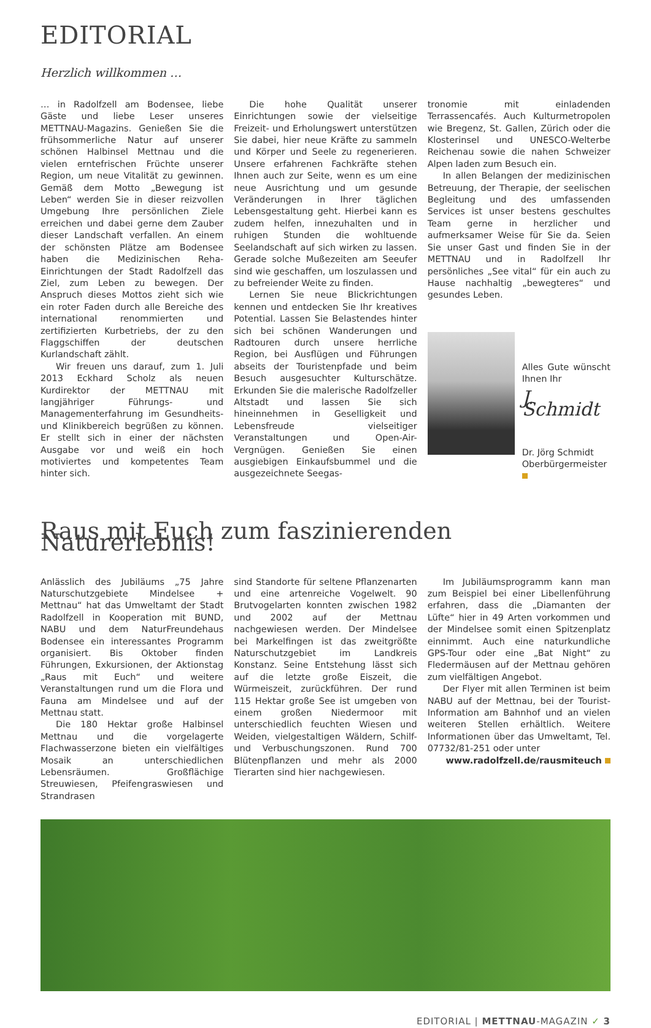EDITORIAL
Herzlich willkommen …
… in Radolfzell am Bodensee, liebe Gäste und liebe Leser unseres METTNAU-Magazins. Genießen Sie die frühsommerliche Natur auf unserer schönen Halbinsel Mettnau und die vielen erntefrischen Früchte unserer Region, um neue Vitalität zu gewinnen. Gemäß dem Motto „Bewegung ist Leben“ werden Sie in dieser reizvollen Umgebung Ihre persönlichen Ziele erreichen und dabei gerne dem Zauber dieser Landschaft verfallen. An einem der schönsten Plätze am Bodensee haben die Medizinischen Reha-Einrichtungen der Stadt Radolfzell das Ziel, zum Leben zu bewegen. Der Anspruch dieses Mottos zieht sich wie ein roter Faden durch alle Bereiche des international renommierten und zertifizierten Kurbetriebs, der zu den Flaggschiffen der deutschen Kurlandschaft zählt.
Wir freuen uns darauf, zum 1. Juli 2013 Eckhard Scholz als neuen Kurdirektor der METTNAU mit langjähriger Führungs- und Managementerfahrung im Gesundheits- und Klinikbereich begrüßen zu können. Er stellt sich in einer der nächsten Ausgabe vor und weiß ein hoch motiviertes und kompetentes Team hinter sich.
Die hohe Qualität unserer Einrichtungen sowie der vielseitige Freizeit- und Erholungswert unterstützen Sie dabei, hier neue Kräfte zu sammeln und Körper und Seele zu regenerieren. Unsere erfahrenen Fachkräfte stehen Ihnen auch zur Seite, wenn es um eine neue Ausrichtung und um gesunde Veränderungen in Ihrer täglichen Lebensgestaltung geht. Hierbei kann es zudem helfen, innezuhalten und in ruhigen Stunden die wohltuende Seelandschaft auf sich wirken zu lassen. Gerade solche Mußezeiten am Seeufer sind wie geschaffen, um loszulassen und zu befreiender Weite zu finden.
Lernen Sie neue Blickrichtungen kennen und entdecken Sie Ihr kreatives Potential. Lassen Sie Belastendes hinter sich bei schönen Wanderungen und Radtouren durch unsere herrliche Region, bei Ausflügen und Führungen abseits der Touristenpfade und beim Besuch ausgesuchter Kulturschätze. Erkunden Sie die malerische Radolfzeller Altstadt und lassen Sie sich hineinnehmen in Geselligkeit und Lebensfreude vielseitiger Veranstaltungen und Open-Air-Vergnügen. Genießen Sie einen ausgiebigen Einkaufsbummel und die ausgezeichnete Seegas-
tronomie mit einladenden Terrassencafés. Auch Kulturmetropolen wie Bregenz, St. Gallen, Zürich oder die Klosterinsel und UNESCO-Welterbe Reichenau sowie die nahen Schweizer Alpen laden zum Besuch ein.
In allen Belangen der medizinischen Betreuung, der Therapie, der seelischen Begleitung und des umfassenden Services ist unser bestens geschultes Team gerne in herzlicher und aufmerksamer Weise für Sie da. Seien Sie unser Gast und finden Sie in der METTNAU und in Radolfzell Ihr persönliches „See vital“ für ein auch zu Hause nachhaltig „bewegteres“ und gesundes Leben.
Alles Gute wünscht Ihnen Ihr
J. Schmidt
Dr. Jörg Schmidt
Oberbürgermeister
Raus mit Euch zum faszinierenden Naturerlebnis!
Anlässlich des Jubiläums „75 Jahre Naturschutzgebiete Mindelsee + Mettnau“ hat das Umweltamt der Stadt Radolfzell in Kooperation mit BUND, NABU und dem NaturFreundehaus Bodensee ein interessantes Programm organisiert. Bis Oktober finden Führungen, Exkursionen, der Aktionstag „Raus mit Euch“ und weitere Veranstaltungen rund um die Flora und Fauna am Mindelsee und auf der Mettnau statt.
Die 180 Hektar große Halbinsel Mettnau und die vorgelagerte Flachwasserzone bieten ein vielfältiges Mosaik an unterschiedlichen Lebensräumen. Großflächige Streuwiesen, Pfeifengraswiesen und Strandrasen
sind Standorte für seltene Pflanzenarten und eine artenreiche Vogelwelt. 90 Brutvogelarten konnten zwischen 1982 und 2002 auf der Mettnau nachgewiesen werden. Der Mindelsee bei Markelfingen ist das zweitgrößte Naturschutzgebiet im Landkreis Konstanz. Seine Entstehung lässt sich auf die letzte große Eiszeit, die Würmeiszeit, zurückführen. Der rund 115 Hektar große See ist umgeben von einem großen Niedermoor mit unterschiedlich feuchten Wiesen und Weiden, vielgestaltigen Wäldern, Schilf- und Verbuschungszonen. Rund 700 Blütenpflanzen und mehr als 2000 Tierarten sind hier nachgewiesen.
Im Jubiläumsprogramm kann man zum Beispiel bei einer Libellenführung erfahren, dass die „Diamanten der Lüfte“ hier in 49 Arten vorkommen und der Mindelsee somit einen Spitzenplatz einnimmt. Auch eine naturkundliche GPS-Tour oder eine „Bat Night“ zu Fledermäusen auf der Mettnau gehören zum vielfältigen Angebot.
Der Flyer mit allen Terminen ist beim NABU auf der Mettnau, bei der Tourist-Information am Bahnhof und an vielen weiteren Stellen erhältlich. Weitere Informationen über das Umweltamt, Tel. 07732/81-251 oder unter
www.radolfzell.de/rausmiteuch
EDITORIAL | METTNAU-MAGAZIN ✓ 3